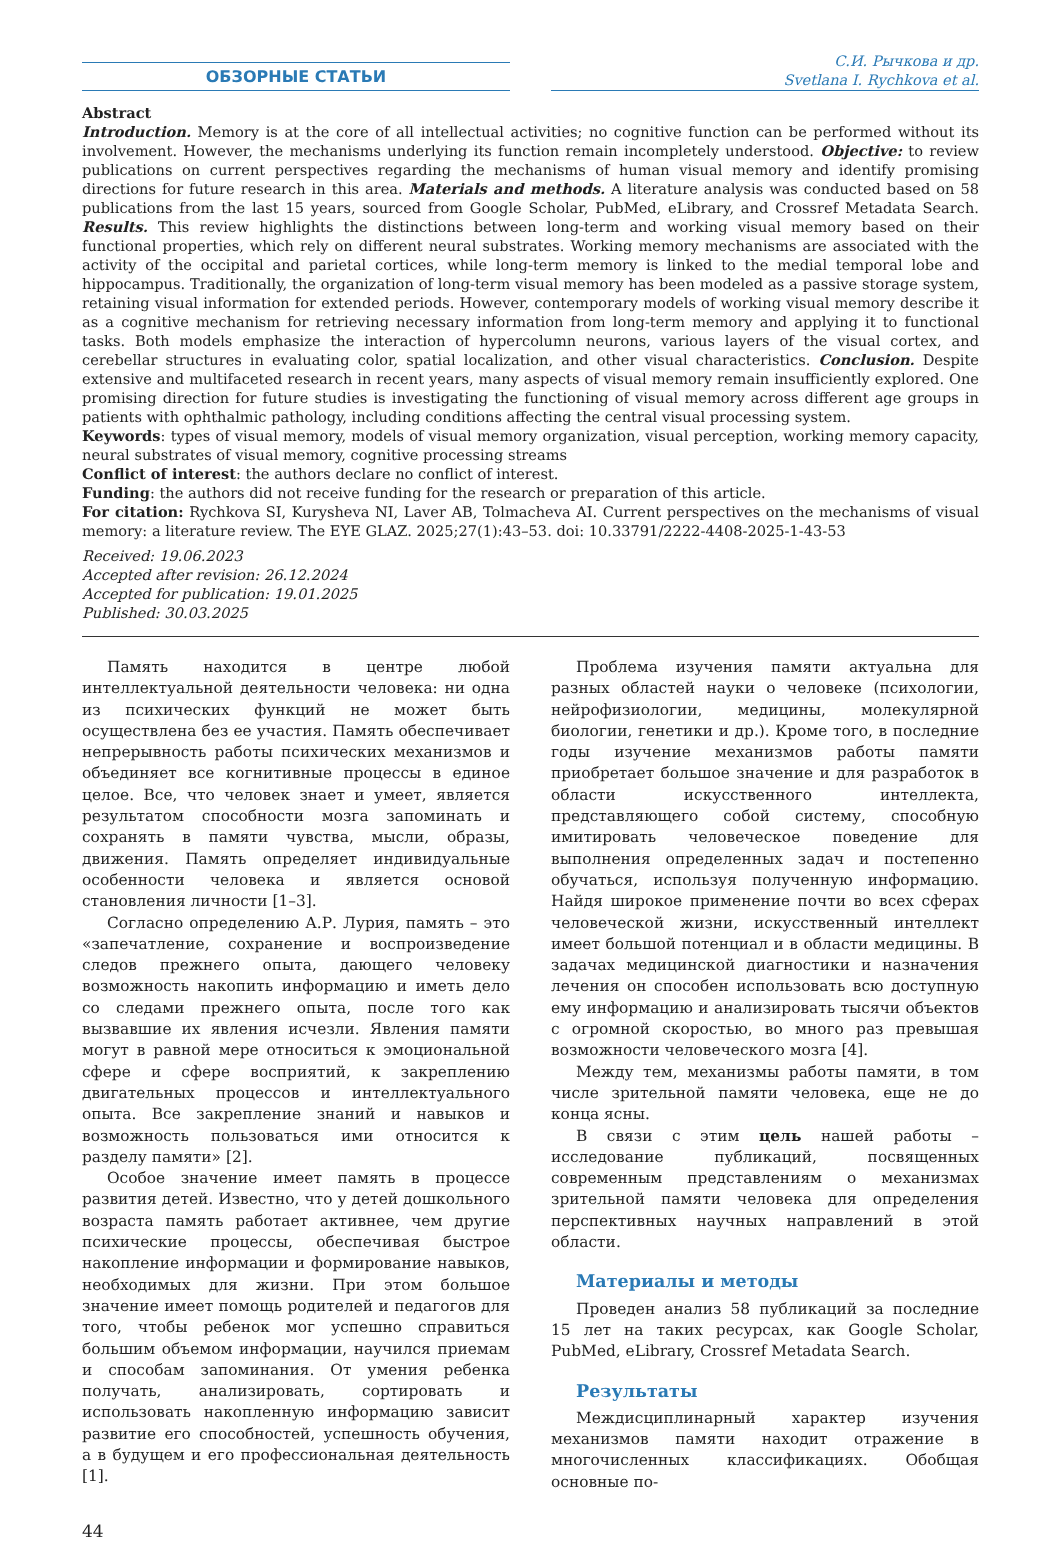ОБЗОРНЫЕ СТАТЬИ
С.И. Рычкова и др.
Svetlana I. Rychkova et al.
Abstract
Introduction. Memory is at the core of all intellectual activities; no cognitive function can be performed without its involvement. However, the mechanisms underlying its function remain incompletely understood. Objective: to review publications on current perspectives regarding the mechanisms of human visual memory and identify promising directions for future research in this area. Materials and methods. A literature analysis was conducted based on 58 publications from the last 15 years, sourced from Google Scholar, PubMed, eLibrary, and Crossref Metadata Search. Results. This review highlights the distinctions between long-term and working visual memory based on their functional properties, which rely on different neural substrates. Working memory mechanisms are associated with the activity of the occipital and parietal cortices, while long-term memory is linked to the medial temporal lobe and hippocampus. Traditionally, the organization of long-term visual memory has been modeled as a passive storage system, retaining visual information for extended periods. However, contemporary models of working visual memory describe it as a cognitive mechanism for retrieving necessary information from long-term memory and applying it to functional tasks. Both models emphasize the interaction of hypercolumn neurons, various layers of the visual cortex, and cerebellar structures in evaluating color, spatial localization, and other visual characteristics. Conclusion. Despite extensive and multifaceted research in recent years, many aspects of visual memory remain insufficiently explored. One promising direction for future studies is investigating the functioning of visual memory across different age groups in patients with ophthalmic pathology, including conditions affecting the central visual processing system.
Keywords: types of visual memory, models of visual memory organization, visual perception, working memory capacity, neural substrates of visual memory, cognitive processing streams
Conflict of interest: the authors declare no conflict of interest.
Funding: the authors did not receive funding for the research or preparation of this article.
For citation: Rychkova SI, Kurysheva NI, Laver AB, Tolmacheva AI. Current perspectives on the mechanisms of visual memory: a literature review. The EYE GLAZ. 2025;27(1):43–53. doi: 10.33791/2222-4408-2025-1-43-53
Received: 19.06.2023
Accepted after revision: 26.12.2024
Accepted for publication: 19.01.2025
Published: 30.03.2025
Память находится в центре любой интеллектуальной деятельности человека: ни одна из психических функций не может быть осуществлена без ее участия. Память обеспечивает непрерывность работы психических механизмов и объединяет все когнитивные процессы в единое целое. Все, что человек знает и умеет, является результатом способности мозга запоминать и сохранять в памяти чувства, мысли, образы, движения. Память определяет индивидуальные особенности человека и является основой становления личности [1–3].
Согласно определению А.Р. Лурия, память – это «запечатление, сохранение и воспроизведение следов прежнего опыта, дающего человеку возможность накопить информацию и иметь дело со следами прежнего опыта, после того как вызвавшие их явления исчезли. Явления памяти могут в равной мере относиться к эмоциональной сфере и сфере восприятий, к закреплению двигательных процессов и интеллектуального опыта. Все закрепление знаний и навыков и возможность пользоваться ими относится к разделу памяти» [2].
Особое значение имеет память в процессе развития детей. Известно, что у детей дошкольного возраста память работает активнее, чем другие психические процессы, обеспечивая быстрое накопление информации и формирование навыков, необходимых для жизни. При этом большое значение имеет помощь родителей и педагогов для того, чтобы ребенок мог успешно справиться большим объемом информации, научился приемам и способам запоминания. От умения ребенка получать, анализировать, сортировать и использовать накопленную информацию зависит развитие его способностей, успешность обучения, а в будущем и его профессиональная деятельность [1].
Проблема изучения памяти актуальна для разных областей науки о человеке (психологии, нейрофизиологии, медицины, молекулярной биологии, генетики и др.). Кроме того, в последние годы изучение механизмов работы памяти приобретает большое значение и для разработок в области искусственного интеллекта, представляющего собой систему, способную имитировать человеческое поведение для выполнения определенных задач и постепенно обучаться, используя полученную информацию. Найдя широкое применение почти во всех сферах человеческой жизни, искусственный интеллект имеет большой потенциал и в области медицины. В задачах медицинской диагностики и назначения лечения он способен использовать всю доступную ему информацию и анализировать тысячи объектов с огромной скоростью, во много раз превышая возможности человеческого мозга [4].
Между тем, механизмы работы памяти, в том числе зрительной памяти человека, еще не до конца ясны.
В связи с этим цель нашей работы – исследование публикаций, посвященных современным представлениям о механизмах зрительной памяти человека для определения перспективных научных направлений в этой области.
Материалы и методы
Проведен анализ 58 публикаций за последние 15 лет на таких ресурсах, как Google Scholar, PubMed, eLibrary, Crossref Metadata Search.
Результаты
Междисциплинарный характер изучения механизмов памяти находит отражение в многочисленных классификациях. Обобщая основные по-
44